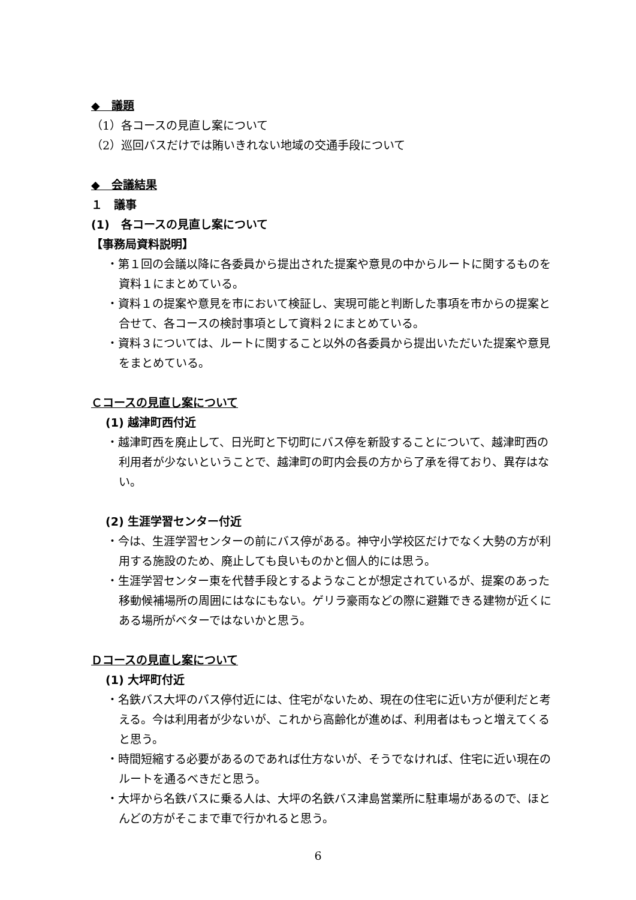◆　議題
（1）各コースの見直し案について
（2）巡回バスだけでは賄いきれない地域の交通手段について
◆　会議結果
１　議事
(1)　各コースの見直し案について
【事務局資料説明】
・第１回の会議以降に各委員から提出された提案や意見の中からルートに関するものを資料１にまとめている。
・資料１の提案や意見を市において検証し、実現可能と判断した事項を市からの提案と合せて、各コースの検討事項として資料２にまとめている。
・資料３については、ルートに関すること以外の各委員から提出いただいた提案や意見をまとめている。
Ｃコースの見直し案について
(1) 越津町西付近
・越津町西を廃止して、日光町と下切町にバス停を新設することについて、越津町西の利用者が少ないということで、越津町の町内会長の方から了承を得ており、異存はない。
(2) 生涯学習センター付近
・今は、生涯学習センターの前にバス停がある。神守小学校区だけでなく大勢の方が利用する施設のため、廃止しても良いものかと個人的には思う。
・生涯学習センター東を代替手段とするようなことが想定されているが、提案のあった移動候補場所の周囲にはなにもない。ゲリラ豪雨などの際に避難できる建物が近くにある場所がベターではないかと思う。
Ｄコースの見直し案について
(1) 大坪町付近
・名鉄バス大坪のバス停付近には、住宅がないため、現在の住宅に近い方が便利だと考える。今は利用者が少ないが、これから高齢化が進めば、利用者はもっと増えてくると思う。
・時間短縮する必要があるのであれば仕方ないが、そうでなければ、住宅に近い現在のルートを通るべきだと思う。
・大坪から名鉄バスに乗る人は、大坪の名鉄バス津島営業所に駐車場があるので、ほとんどの方がそこまで車で行かれると思う。
6